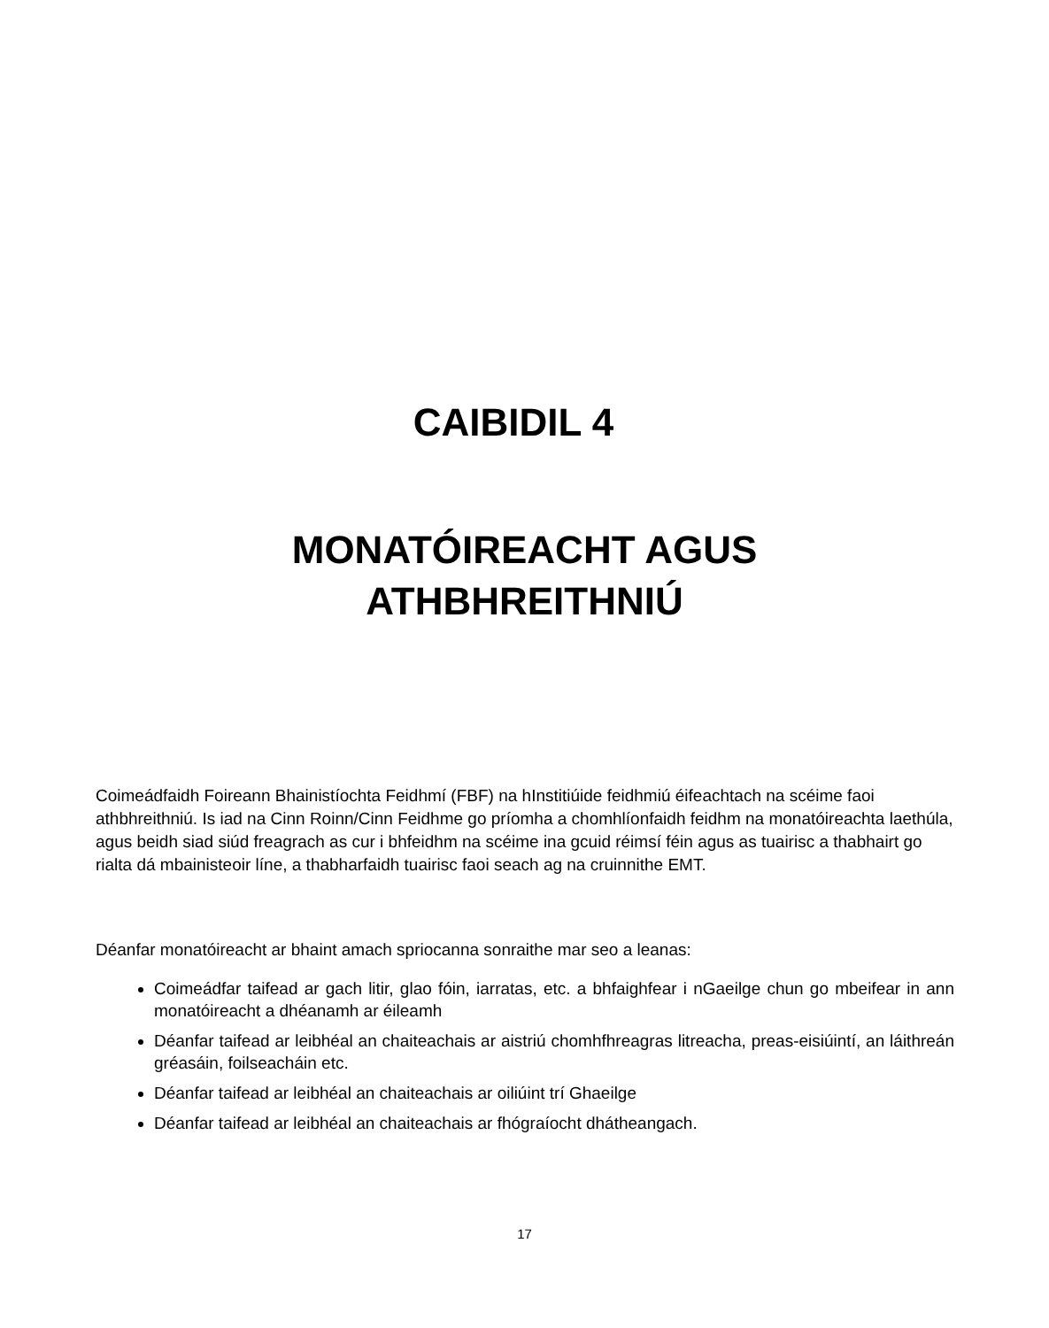CAIBIDIL 4
MONATÓIREACHT AGUS
ATHBHREITHNIÚ
Coimeádfaidh Foireann Bhainistíochta Feidhmí (FBF) na hInstitiúide feidhmiú éifeachtach na scéime faoi athbhreithniú. Is iad na Cinn Roinn/Cinn Feidhme go príomha a chomhlíonfaidh feidhm na monatóireachta laethúla, agus beidh siad siúd freagrach as cur i bhfeidhm na scéime ina gcuid réimsí féin agus as tuairisc a thabhairt go rialta dá mbainisteoir líne, a thabharfaidh tuairisc faoi seach ag na cruinnithe EMT.
Déanfar monatóireacht ar bhaint amach spriocanna sonraithe mar seo a leanas:
Coimeádfar taifead ar gach litir, glao fóin, iarratas, etc. a bhfaighfear i nGaeilge chun go mbeifear in ann monatóireacht a dhéanamh ar éileamh
Déanfar taifead ar leibhéal an chaiteachais ar aistriú chomhfhreagras litreacha, preas-eisiúintí, an láithreán gréasáin, foilseacháin etc.
Déanfar taifead ar leibhéal an chaiteachais ar oiliúint trí Ghaeilge
Déanfar taifead ar leibhéal an chaiteachais ar fhógraíocht dhátheangach.
17